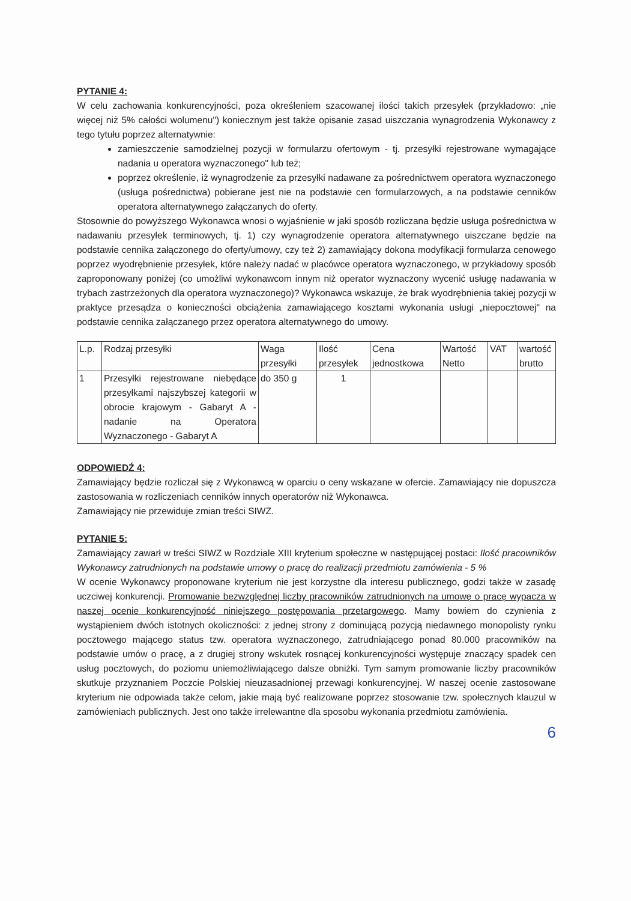PYTANIE 4:
W celu zachowania konkurencyjności, poza określeniem szacowanej ilości takich przesyłek (przykładowo: „nie więcej niż 5% całości wolumenu") koniecznym jest także opisanie zasad uiszczania wynagrodzenia Wykonawcy z tego tytułu poprzez alternatywnie:
zamieszczenie samodzielnej pozycji w formularzu ofertowym - tj. przesyłki rejestrowane wymagające nadania u operatora wyznaczonego" lub też;
poprzez określenie, iż wynagrodzenie za przesyłki nadawane za pośrednictwem operatora wyznaczonego (usługa pośrednictwa) pobierane jest nie na podstawie cen formularzowych, a na podstawie cenników operatora alternatywnego załączanych do oferty.
Stosownie do powyższego Wykonawca wnosi o wyjaśnienie w jaki sposób rozliczana będzie usługa pośrednictwa w nadawaniu przesyłek terminowych, tj. 1) czy wynagrodzenie operatora alternatywnego uiszczane będzie na podstawie cennika załączonego do oferty/umowy, czy też 2) zamawiający dokona modyfikacji formularza cenowego poprzez wyodrębnienie przesyłek, które należy nadać w placówce operatora wyznaczonego, w przykładowy sposób zaproponowany poniżej (co umożliwi wykonawcom innym niż operator wyznaczony wycenić usługę nadawania w trybach zastrzeżonych dla operatora wyznaczonego)? Wykonawca wskazuje, że brak wyodrębnienia takiej pozycji w praktyce przesądza o konieczności obciążenia zamawiającego kosztami wykonania usługi „niepocztowej" na podstawie cennika załączanego przez operatora alternatywnego do umowy.
| L.p. | Rodzaj przesyłki | Waga przesyłki | Ilość przesyłek | Cena jednostkowa | Wartość Netto | VAT | wartość brutto |
| 1 | Przesyłki rejestrowane niebędące przesyłkami najszybszej kategorii w obrocie krajowym - Gabaryt A - nadanie na Operatora Wyznaczonego - Gabaryt A | do 350 g | 1 | | | | |
ODPOWIEDŹ 4:
Zamawiający będzie rozliczał się z Wykonawcą w oparciu o ceny wskazane w ofercie. Zamawiający nie dopuszcza zastosowania w rozliczeniach cenników innych operatorów niż Wykonawca.
Zamawiający nie przewiduje zmian treści SIWZ.
PYTANIE 5:
Zamawiający zawarł w treści SIWZ w Rozdziale XIII kryterium społeczne w następującej postaci: Ilość pracowników Wykonawcy zatrudnionych na podstawie umowy o pracę do realizacji przedmiotu zamówienia - 5 %
W ocenie Wykonawcy proponowane kryterium nie jest korzystne dla interesu publicznego, godzi także w zasadę uczciwej konkurencji. Promowanie bezwzględnej liczby pracowników zatrudnionych na umowę o pracę wypacza w naszej ocenie konkurencyjność niniejszego postępowania przetargowego. Mamy bowiem do czynienia z wystąpieniem dwóch istotnych okoliczności: z jednej strony z dominującą pozycją niedawnego monopolisty rynku pocztowego mającego status tzw. operatora wyznaczonego, zatrudniającego ponad 80.000 pracowników na podstawie umów o pracę, a z drugiej strony wskutek rosnącej konkurencyjności występuje znaczący spadek cen usług pocztowych, do poziomu uniemożliwiającego dalsze obniżki. Tym samym promowanie liczby pracowników skutkuje przyznaniem Poczcie Polskiej nieuzasadnionej przewagi konkurencyjnej. W naszej ocenie zastosowane kryterium nie odpowiada także celom, jakie mają być realizowane poprzez stosowanie tzw. społecznych klauzul w zamówieniach publicznych. Jest ono także irrelewantne dla sposobu wykonania przedmiotu zamówienia.
6